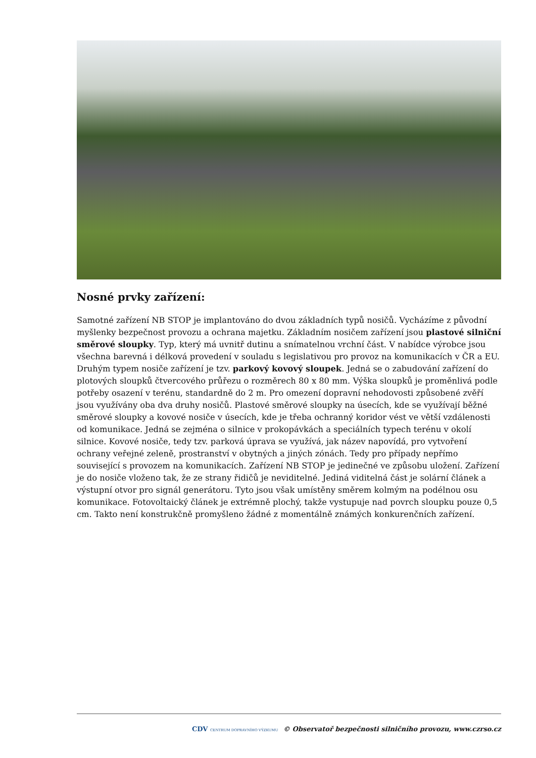Nosné prvky zařízení:
Samotné zařízení NB STOP je implantováno do dvou základních typů nosičů. Vycházíme z původní myšlenky bezpečnost provozu a ochrana majetku. Základním nosičem zařízení jsou plastové silniční směrové sloupky. Typ, který má uvnitř dutinu a snímatelnou vrchní část. V nabídce výrobce jsou všechna barevná i délková provedení v souladu s legislativou pro provoz na komunikacích v ČR a EU. Druhým typem nosiče zařízení je tzv. parkový kovový sloupek. Jedná se o zabudování zařízení do plotových sloupků čtvercového průřezu o rozměrech 80 x 80 mm. Výška sloupků je proměnlivá podle potřeby osazení v terénu, standardně do 2 m. Pro omezení dopravní nehodovosti způsobené zvěří jsou využívány oba dva druhy nosičů. Plastové směrové sloupky na úsecích, kde se využívají běžné směrové sloupky a kovové nosiče v úsecích, kde je třeba ochranný koridor vést ve větší vzdálenosti od komunikace. Jedná se zejména o silnice v prokopávkách a speciálních typech terénu v okolí silnice. Kovové nosiče, tedy tzv. parková úprava se využívá, jak název napovídá, pro vytvoření ochrany veřejné zeleně, prostranství v obytných a jiných zónách. Tedy pro případy nepřímo související s provozem na komunikacích. Zařízení NB STOP je jedinečné ve způsobu uložení. Zařízení je do nosiče vloženo tak, že ze strany řidičů je neviditelné. Jediná viditelná část je solární článek a výstupní otvor pro signál generátoru. Tyto jsou však umístěny směrem kolmým na podélnou osu komunikace. Fotovoltaický článek je extrémně plochý, takže vystupuje nad povrch sloupku pouze 0,5 cm. Takto není konstrukčně promyšleno žádné z momentálně známých konkurenčních zařízení.
CDV CENTRUM DOPRAVNÍHO VÝZKUMU © Observatoř bezpečnosti silničního provozu, www.czrso.cz